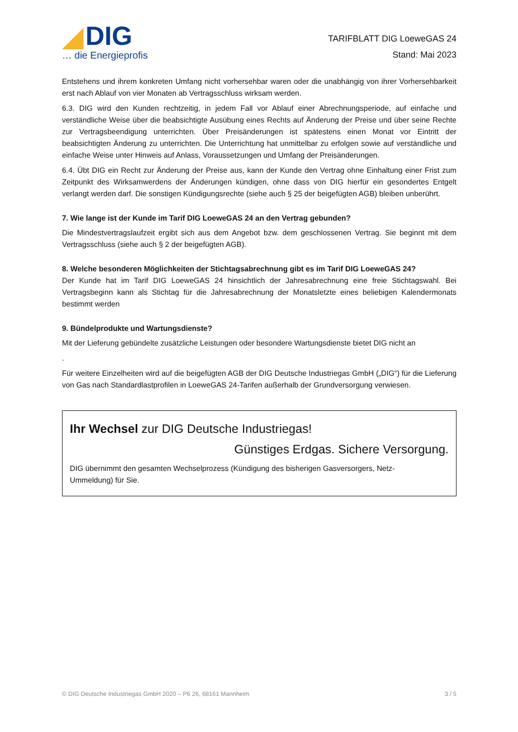DIG
… die Energieprofis
TARIFBLATT DIG LoeweGAS 24
Stand: Mai 2023
Entstehens und ihrem konkreten Umfang nicht vorhersehbar waren oder die unabhängig von ihrer Vorhersehbarkeit erst nach Ablauf von vier Monaten ab Vertragsschluss wirksam werden.
6.3. DIG wird den Kunden rechtzeitig, in jedem Fall vor Ablauf einer Abrechnungsperiode, auf einfache und verständliche Weise über die beabsichtigte Ausübung eines Rechts auf Änderung der Preise und über seine Rechte zur Vertragsbeendigung unterrichten. Über Preisänderungen ist spätestens einen Monat vor Eintritt der beabsichtigten Änderung zu unterrichten. Die Unterrichtung hat unmittelbar zu erfolgen sowie auf verständliche und einfache Weise unter Hinweis auf Anlass, Voraussetzungen und Umfang der Preisänderungen.
6.4. Übt DIG ein Recht zur Änderung der Preise aus, kann der Kunde den Vertrag ohne Einhaltung einer Frist zum Zeitpunkt des Wirksamwerdens der Änderungen kündigen, ohne dass von DIG hierfür ein gesondertes Entgelt verlangt werden darf. Die sonstigen Kündigungsrechte (siehe auch § 25 der beigefügten AGB) bleiben unberührt.
7. Wie lange ist der Kunde im Tarif DIG LoeweGAS 24 an den Vertrag gebunden?
Die Mindestvertragslaufzeit ergibt sich aus dem Angebot bzw. dem geschlossenen Vertrag. Sie beginnt mit dem Vertragsschluss (siehe auch § 2 der beigefügten AGB).
8. Welche besonderen Möglichkeiten der Stichtagsabrechnung gibt es im Tarif DIG LoeweGAS 24?
Der Kunde hat im Tarif DIG LoeweGAS 24 hinsichtlich der Jahresabrechnung eine freie Stichtagswahl. Bei Vertragsbeginn kann als Stichtag für die Jahresabrechnung der Monatsletzte eines beliebigen Kalendermonats bestimmt werden
9. Bündelprodukte und Wartungsdienste?
Mit der Lieferung gebündelte zusätzliche Leistungen oder besondere Wartungsdienste bietet DIG nicht an
.
Für weitere Einzelheiten wird auf die beigefügten AGB der DIG Deutsche Industriegas GmbH („DIG“) für die Lieferung von Gas nach Standardlastprofilen in LoeweGAS 24-Tarifen außerhalb der Grundversorgung verwiesen.
Ihr Wechsel zur DIG Deutsche Industriegas!
Günstiges Erdgas. Sichere Versorgung.
DIG übernimmt den gesamten Wechselprozess (Kündigung des bisherigen Gasversorgers, Netz-
Ummeldung) für Sie.
© DIG Deutsche Industriegas GmbH 2020 – P6 26, 68161 Mannheim 3 / 5